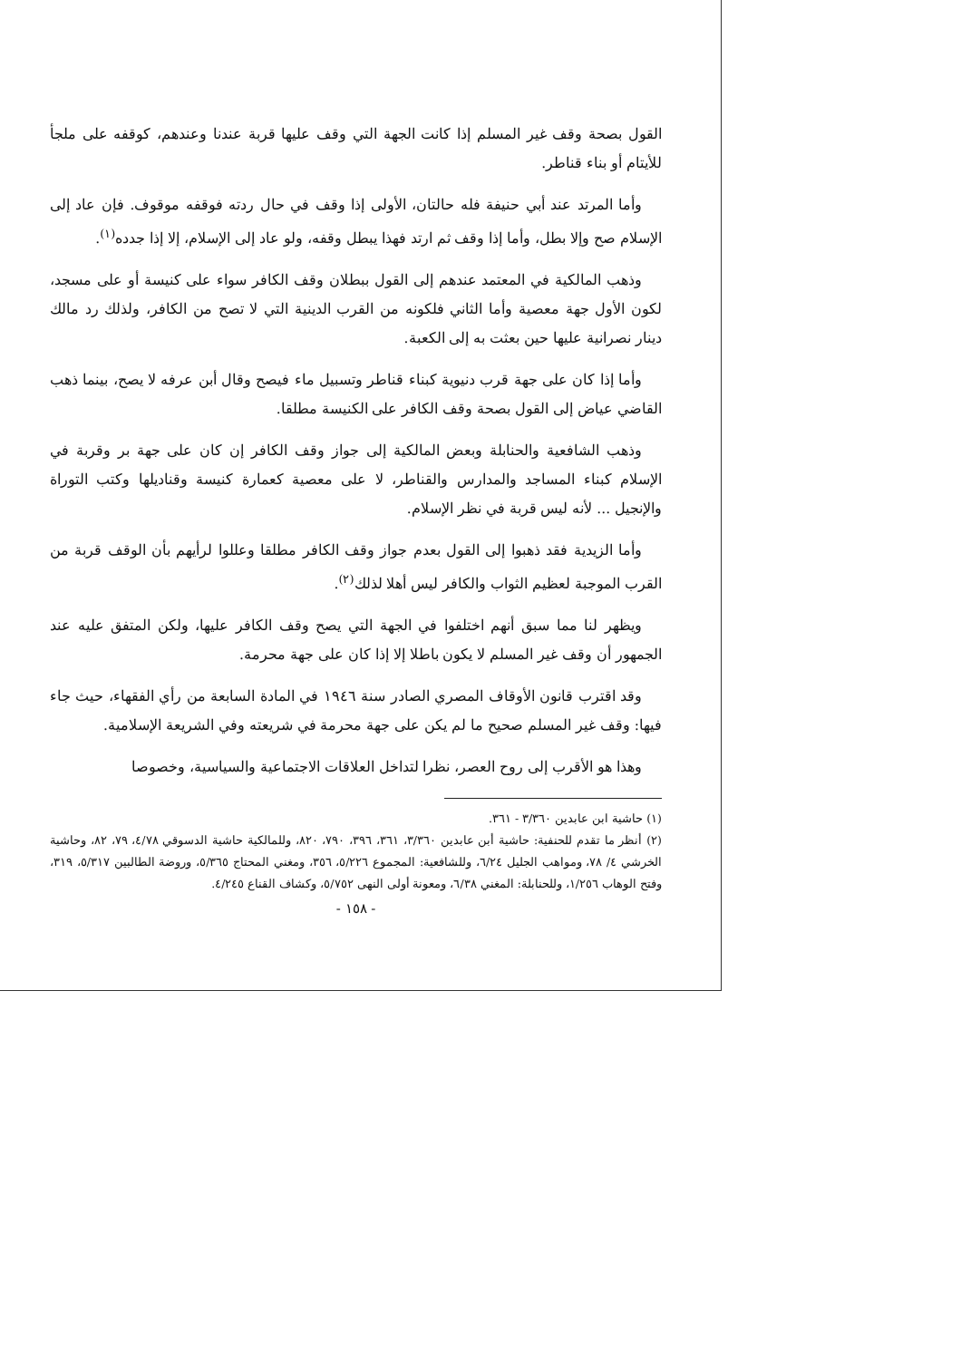القول بصحة وقف غير المسلم إذا كانت الجهة التي وقف عليها قربة عندنا وعندهم، كوقفه على ملجأ للأيتام أو بناء قناطر.
وأما المرتد عند أبي حنيفة فله حالتان، الأولى إذا وقف في حال ردته فوقفه موقوف. فإن عاد إلى الإسلام صح وإلا بطل، وأما إذا وقف ثم ارتد فهذا يبطل وقفه، ولو عاد إلى الإسلام، إلا إذا جدده<sup>(١)</sup>.
وذهب المالكية في المعتمد عندهم إلى القول ببطلان وقف الكافر سواء على كنيسة أو على مسجد، لكون الأول جهة معصية وأما الثاني فلكونه من القرب الدينية التي لا تصح من الكافر، ولذلك رد مالك دينار نصرانية عليها حين بعثت به إلى الكعبة.
وأما إذا كان على جهة قرب دنيوية كبناء قناطر وتسبيل ماء فيصح وقال أبن عرفه لا يصح، بينما ذهب القاضي عياض إلى القول بصحة وقف الكافر على الكنيسة مطلقا.
وذهب الشافعية والحنابلة وبعض المالكية إلى جواز وقف الكافر إن كان على جهة بر وقربة في الإسلام كبناء المساجد والمدارس والقناطر، لا على معصية كعمارة كنيسة وقناديلها وكتب التوراة والإنجيل ... لأنه ليس قربة في نظر الإسلام.
وأما الزيدية فقد ذهبوا إلى القول بعدم جواز وقف الكافر مطلقا وعللوا لرأيهم بأن الوقف قربة من القرب الموجبة لعظيم الثواب والكافر ليس أهلا لذلك<sup>(٢)</sup>.
ويظهر لنا مما سبق أنهم اختلفوا في الجهة التي يصح وقف الكافر عليها، ولكن المتفق عليه عند الجمهور أن وقف غير المسلم لا يكون باطلا إلا إذا كان على جهة محرمة.
وقد اقترب قانون الأوقاف المصري الصادر سنة ١٩٤٦ في المادة السابعة من رأي الفقهاء، حيث جاء فيها: وقف غير المسلم صحيح ما لم يكن على جهة محرمة في شريعته وفي الشريعة الإسلامية.
وهذا هو الأقرب إلى روح العصر، نظرا لتداخل العلاقات الاجتماعية والسياسية، وخصوصا
(١) حاشية ابن عابدين ٣/٣٦٠ - ٣٦١.
(٢) أنظر ما تقدم للحنفية: حاشية أبن عابدين ٣/٣٦٠، ٣٦١، ٣٩٦، ٧٩٠، ٨٢٠، وللمالكية حاشية الدسوقي ٤/٧٨، ٧٩، ٨٢، وحاشية الخرشي ٤/ ٧٨، ومواهب الجليل ٦/٢٤، وللشافعية: المجموع ٥/٢٢٦، ٣٥٦، ومغني المحتاج ٥/٣٦٥، وروضة الطالبين ٥/٣١٧، ٣١٩، وفتح الوهاب ١/٢٥٦، وللحنابلة: المغني ٦/٣٨، ومعونة أولى النهى ٥/٧٥٢، وكشاف القناع ٤/٢٤٥.
- ١٥٨ -